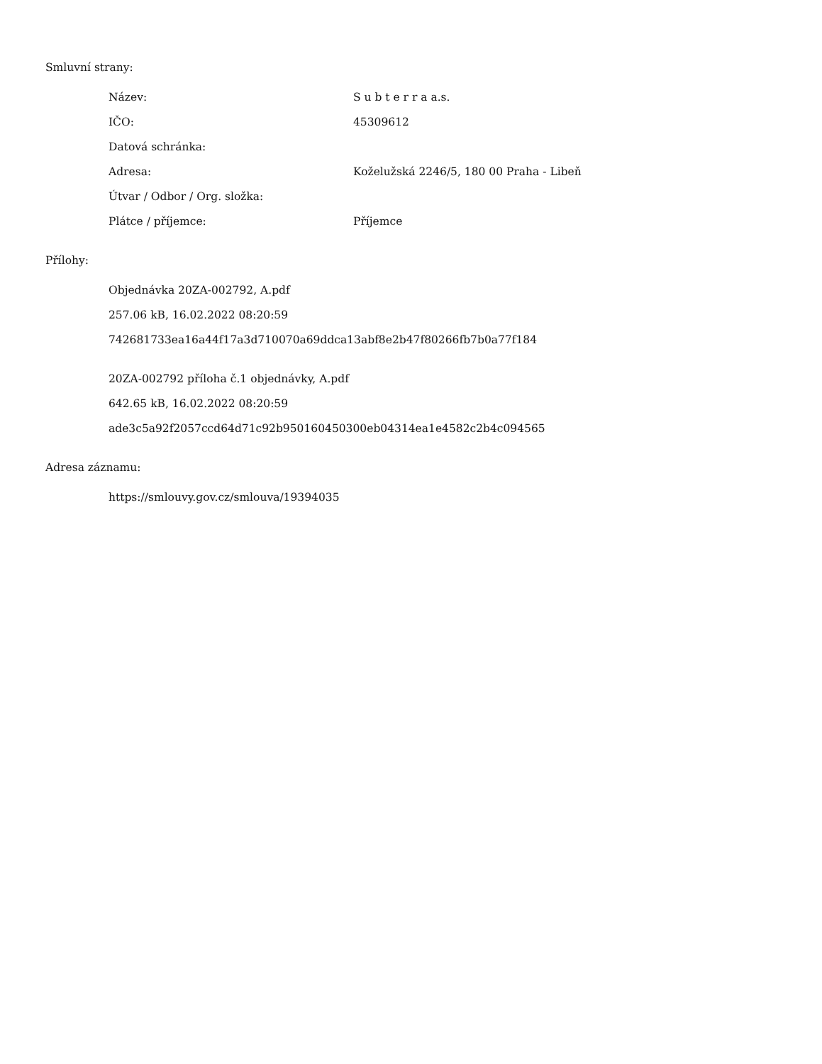Smluvní strany:
| Název: | S u b t e r r a a.s. |
| IČO: | 45309612 |
| Datová schránka: | |
| Adresa: | Koželužská 2246/5, 180 00 Praha - Libeň |
| Útvar / Odbor / Org. složka: | |
| Plátce / příjemce: | Příjemce |
Přílohy:
Objednávka 20ZA-002792, A.pdf
257.06 kB, 16.02.2022 08:20:59
742681733ea16a44f17a3d710070a69ddca13abf8e2b47f80266fb7b0a77f184
20ZA-002792 příloha č.1 objednávky, A.pdf
642.65 kB, 16.02.2022 08:20:59
ade3c5a92f2057ccd64d71c92b950160450300eb04314ea1e4582c2b4c094565
Adresa záznamu:
https://smlouvy.gov.cz/smlouva/19394035